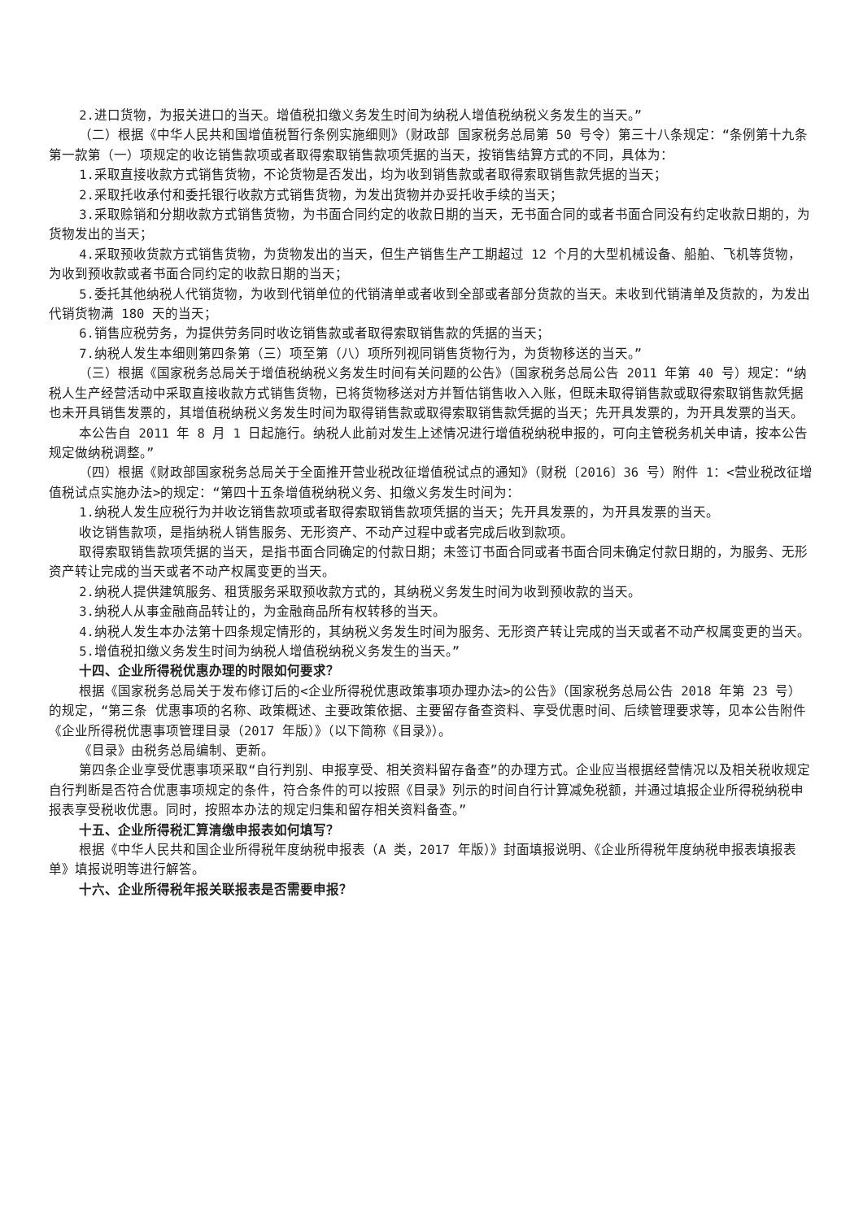2.进口货物，为报关进口的当天。增值税扣缴义务发生时间为纳税人增值税纳税义务发生的当天。”
（二）根据《中华人民共和国增值税暂行条例实施细则》（财政部 国家税务总局第 50 号令）第三十八条规定：“条例第十九条第一款第（一）项规定的收讫销售款项或者取得索取销售款项凭据的当天，按销售结算方式的不同，具体为：
1.采取直接收款方式销售货物，不论货物是否发出，均为收到销售款或者取得索取销售款凭据的当天；
2.采取托收承付和委托银行收款方式销售货物，为发出货物并办妥托收手续的当天；
3.采取赊销和分期收款方式销售货物，为书面合同约定的收款日期的当天，无书面合同的或者书面合同没有约定收款日期的，为货物发出的当天；
4.采取预收货款方式销售货物，为货物发出的当天，但生产销售生产工期超过 12 个月的大型机械设备、船舶、飞机等货物，为收到预收款或者书面合同约定的收款日期的当天；
5.委托其他纳税人代销货物，为收到代销单位的代销清单或者收到全部或者部分货款的当天。未收到代销清单及货款的，为发出代销货物满 180 天的当天；
6.销售应税劳务，为提供劳务同时收讫销售款或者取得索取销售款的凭据的当天；
7.纳税人发生本细则第四条第（三）项至第（八）项所列视同销售货物行为，为货物移送的当天。”
（三）根据《国家税务总局关于增值税纳税义务发生时间有关问题的公告》（国家税务总局公告 2011 年第 40 号）规定：“纳税人生产经营活动中采取直接收款方式销售货物，已将货物移送对方并暂估销售收入入账，但既未取得销售款或取得索取销售款凭据也未开具销售发票的，其增值税纳税义务发生时间为取得销售款或取得索取销售款凭据的当天；先开具发票的，为开具发票的当天。
本公告自 2011 年 8 月 1 日起施行。纳税人此前对发生上述情况进行增值税纳税申报的，可向主管税务机关申请，按本公告规定做纳税调整。”
（四）根据《财政部国家税务总局关于全面推开营业税改征增值税试点的通知》（财税〔2016〕36 号）附件 1：<营业税改征增值税试点实施办法>的规定：“第四十五条增值税纳税义务、扣缴义务发生时间为：
1.纳税人发生应税行为并收讫销售款项或者取得索取销售款项凭据的当天；先开具发票的，为开具发票的当天。
收讫销售款项，是指纳税人销售服务、无形资产、不动产过程中或者完成后收到款项。
取得索取销售款项凭据的当天，是指书面合同确定的付款日期；未签订书面合同或者书面合同未确定付款日期的，为服务、无形资产转让完成的当天或者不动产权属变更的当天。
2.纳税人提供建筑服务、租赁服务采取预收款方式的，其纳税义务发生时间为收到预收款的当天。
3.纳税人从事金融商品转让的，为金融商品所有权转移的当天。
4.纳税人发生本办法第十四条规定情形的，其纳税义务发生时间为服务、无形资产转让完成的当天或者不动产权属变更的当天。
5.增值税扣缴义务发生时间为纳税人增值税纳税义务发生的当天。”
十四、企业所得税优惠办理的时限如何要求？
根据《国家税务总局关于发布修订后的<企业所得税优惠政策事项办理办法>的公告》（国家税务总局公告 2018 年第 23 号）的规定，“第三条 优惠事项的名称、政策概述、主要政策依据、主要留存备查资料、享受优惠时间、后续管理要求等，见本公告附件《企业所得税优惠事项管理目录（2017 年版）》（以下简称《目录》）。
《目录》由税务总局编制、更新。
第四条企业享受优惠事项采取“自行判别、申报享受、相关资料留存备查”的办理方式。企业应当根据经营情况以及相关税收规定自行判断是否符合优惠事项规定的条件，符合条件的可以按照《目录》列示的时间自行计算减免税额，并通过填报企业所得税纳税申报表享受税收优惠。同时，按照本办法的规定归集和留存相关资料备查。”
十五、企业所得税汇算清缴申报表如何填写？
根据《中华人民共和国企业所得税年度纳税申报表（A 类，2017 年版）》封面填报说明、《企业所得税年度纳税申报表填报表单》填报说明等进行解答。
十六、企业所得税年报关联报表是否需要申报？